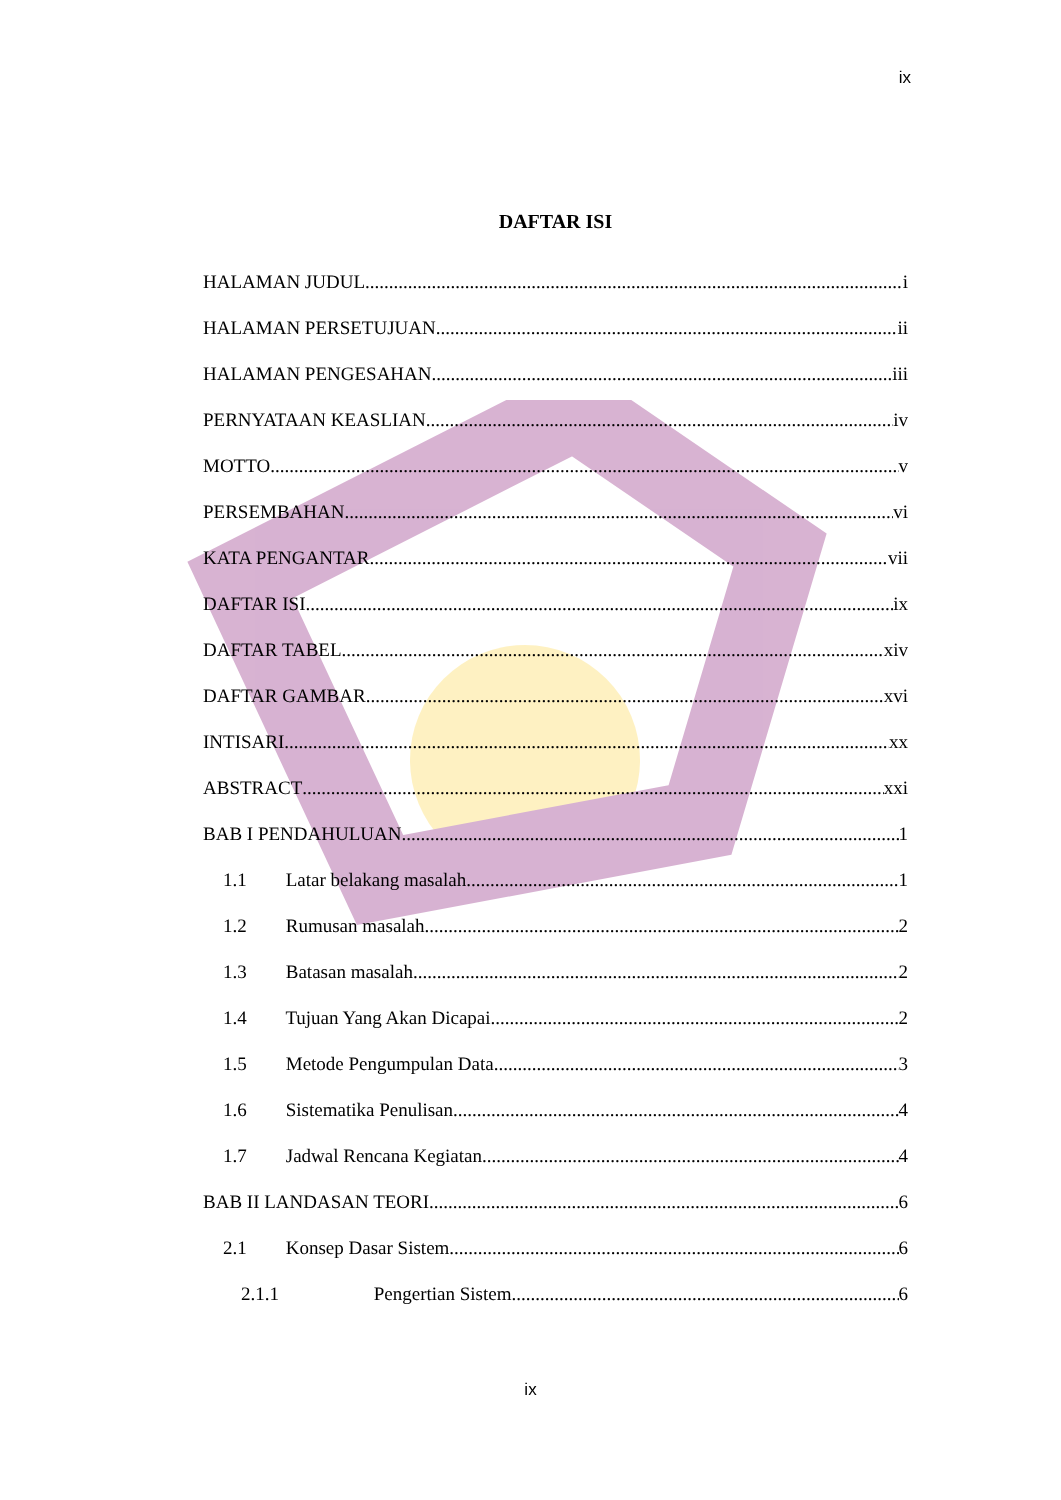ix
DAFTAR ISI
HALAMAN JUDUL i
HALAMAN PERSETUJUAN ii
HALAMAN PENGESAHAN iii
PERNYATAAN KEASLIAN iv
MOTTO v
PERSEMBAHAN vi
KATA PENGANTAR vii
DAFTAR ISI ix
DAFTAR TABEL xiv
DAFTAR GAMBAR xvi
INTISARI xx
ABSTRACT xxi
BAB I PENDAHULUAN 1
1.1 Latar belakang masalah 1
1.2 Rumusan masalah 2
1.3 Batasan masalah 2
1.4 Tujuan Yang Akan Dicapai 2
1.5 Metode Pengumpulan Data 3
1.6 Sistematika Penulisan 4
1.7 Jadwal Rencana Kegiatan 4
BAB II LANDASAN TEORI 6
2.1 Konsep Dasar Sistem 6
2.1.1 Pengertian Sistem 6
ix